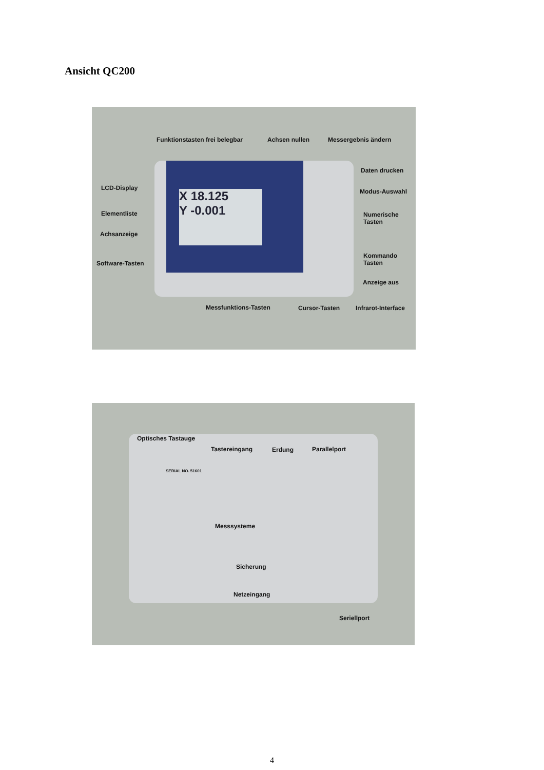Ansicht QC200
X 18.125
Y -0.001
Funktionstasten frei belegbar Achsen nullen Messergebnis ändern
Daten drucken
LCD-Display Modus-Auswahl
Elementliste Numerische
Tasten
Achsanzeige
Kommando
Tasten Software-Tasten
Anzeige aus
Messfunktions-Tasten Cursor-Tasten Infrarot-Interface
Optisches Tastauge
Tastereingang Erdung Parallelport
SERIAL NO. 51601
Messsysteme
Sicherung
Netzeingang
Seriellport
4